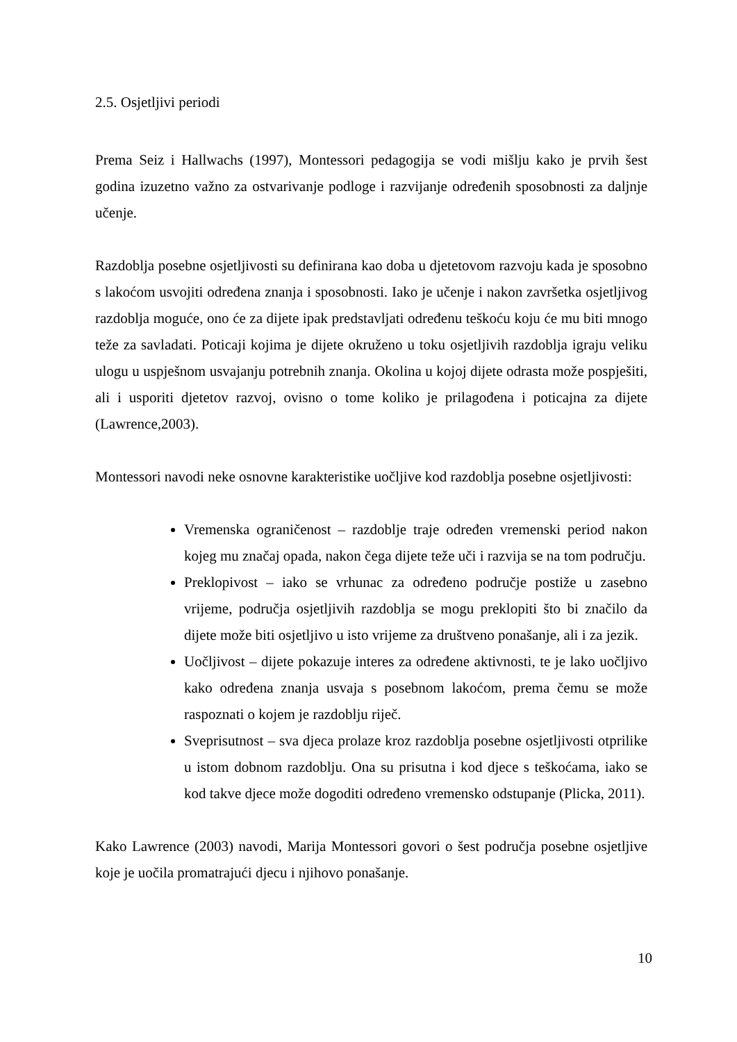2.5. Osjetljivi periodi
Prema Seiz i Hallwachs (1997), Montessori pedagogija se vodi mišlju kako je prvih šest godina izuzetno važno za ostvarivanje podloge i razvijanje određenih sposobnosti za daljnje učenje.
Razdoblja posebne osjetljivosti su definirana kao doba u djetetovom razvoju kada je sposobno s lakoćom usvojiti određena znanja i sposobnosti. Iako je učenje i nakon završetka osjetljivog razdoblja moguće, ono će za dijete ipak predstavljati određenu teškoću koju će mu biti mnogo teže za savladati. Poticaji kojima je dijete okruženo u toku osjetljivih razdoblja igraju veliku ulogu u uspješnom usvajanju potrebnih znanja. Okolina u kojoj dijete odrasta može pospješiti, ali i usporiti djetetov razvoj, ovisno o tome koliko je prilagođena i poticajna za dijete (Lawrence,2003).
Montessori navodi neke osnovne karakteristike uočljive kod razdoblja posebne osjetljivosti:
Vremenska ograničenost – razdoblje traje određen vremenski period nakon kojeg mu značaj opada, nakon čega dijete teže uči i razvija se na tom području.
Preklopivost – iako se vrhunac za određeno područje postiže u zasebno vrijeme, područja osjetljivih razdoblja se mogu preklopiti što bi značilo da dijete može biti osjetljivo u isto vrijeme za društveno ponašanje, ali i za jezik.
Uočljivost – dijete pokazuje interes za određene aktivnosti, te je lako uočljivo kako određena znanja usvaja s posebnom lakoćom, prema čemu se može raspoznati o kojem je razdoblju riječ.
Sveprisutnost – sva djeca prolaze kroz razdoblja posebne osjetljivosti otprilike u istom dobnom razdoblju. Ona su prisutna i kod djece s teškoćama, iako se kod takve djece može dogoditi određeno vremensko odstupanje (Plicka, 2011).
Kako Lawrence (2003) navodi, Marija Montessori govori o šest područja posebne osjetljive koje je uočila promatrajući djecu i njihovo ponašanje.
10